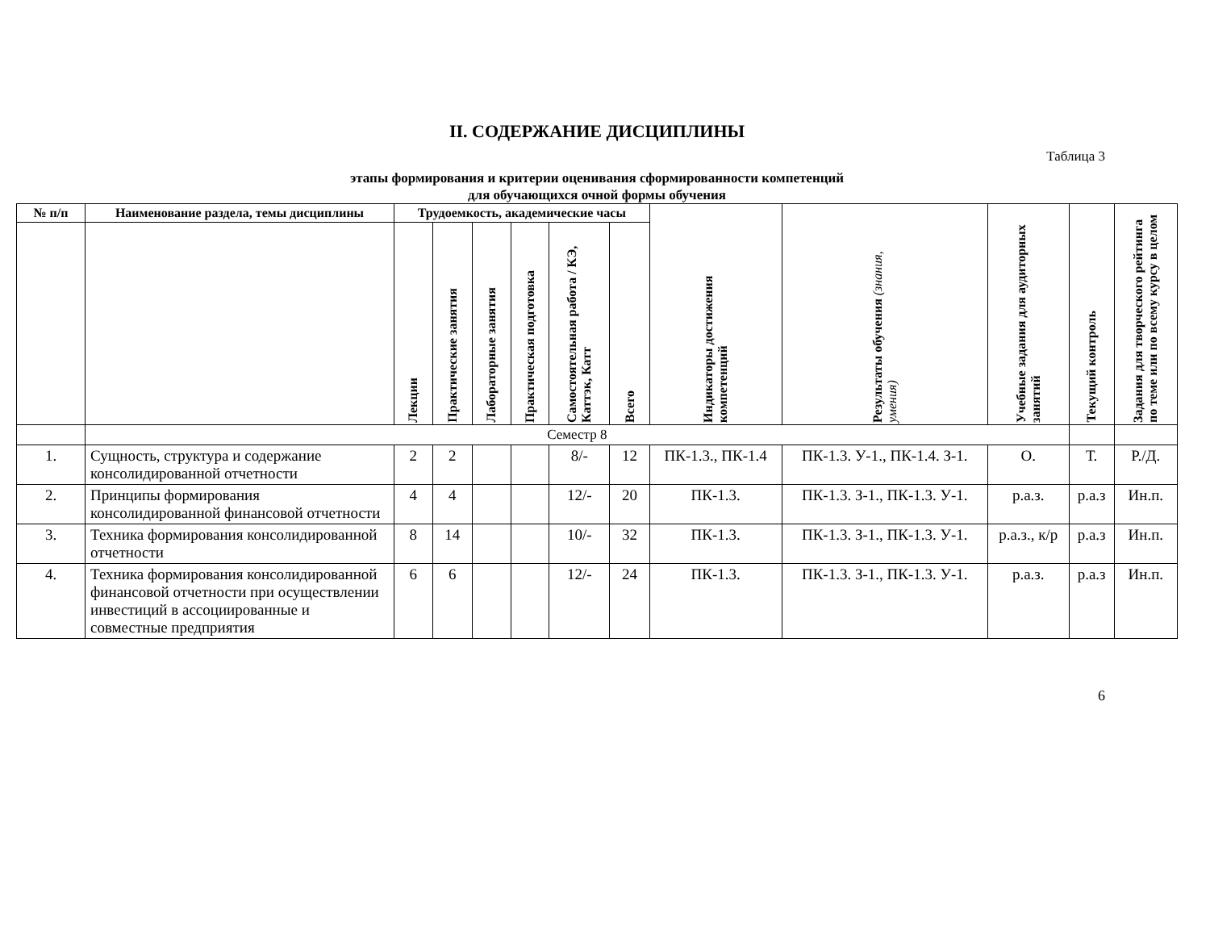II. СОДЕРЖАНИЕ ДИСЦИПЛИНЫ
Таблица 3
этапы формирования и критерии оценивания сформированности компетенций
для обучающихся очной формы обучения
| № п/п | Наименование раздела, темы дисциплины | Трудоемкость, академические часы | | | | | | Индикаторы достижения компетенций | Результаты обучения (знания, умения) | Учебные задания для аудиторных занятий | Текущий контроль | Задания для творческого рейтинга по теме или по всему курсу в целом |
| --- | --- | --- | --- | --- | --- | --- | --- | --- | --- | --- | --- | --- |
| | | Лекции | Практические занятия | Лабораторные занятия | Практическая подготовка | Самостоятельная работа / КЭ, Каттэк, Катт | Всего | | | | | |
| | Семестр 8 | | | | | | | | | | | |
| 1. | Сущность, структура и содержание консолидированной отчетности | 2 | 2 | | | 8/- | 12 | ПК-1.3., ПК-1.4 | ПК-1.3. У-1., ПК-1.4. З-1. | О. | Т. | Р./Д. |
| 2. | Принципы формирования консолидированной финансовой отчетности | 4 | 4 | | | 12/- | 20 | ПК-1.3. | ПК-1.3. З-1., ПК-1.3. У-1. | р.а.з. | р.а.з | Ин.п. |
| 3. | Техника формирования консолидированной отчетности | 8 | 14 | | | 10/- | 32 | ПК-1.3. | ПК-1.3. З-1., ПК-1.3. У-1. | р.а.з., к/р | р.а.з | Ин.п. |
| 4. | Техника формирования консолидированной финансовой отчетности при осуществлении инвестиций в ассоциированные и совместные предприятия | 6 | 6 | | | 12/- | 24 | ПК-1.3. | ПК-1.3. З-1., ПК-1.3. У-1. | р.а.з. | р.а.з | Ин.п. |
6